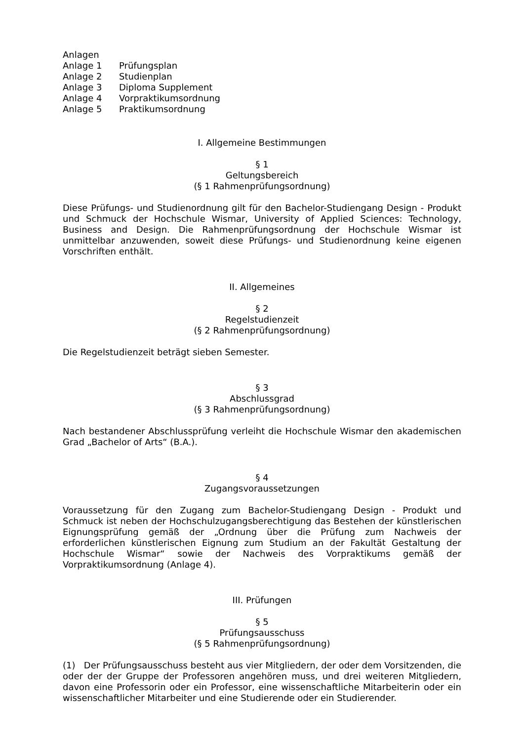Anlagen
Anlage 1 Prüfungsplan
Anlage 2 Studienplan
Anlage 3 Diploma Supplement
Anlage 4 Vorpraktikumsordnung
Anlage 5 Praktikumsordnung
I. Allgemeine Bestimmungen
§ 1
Geltungsbereich
(§ 1 Rahmenprüfungsordnung)
Diese Prüfungs- und Studienordnung gilt für den Bachelor-Studiengang Design - Produkt und Schmuck der Hochschule Wismar, University of Applied Sciences: Technology, Business and Design. Die Rahmenprüfungsordnung der Hochschule Wismar ist unmittelbar anzuwenden, soweit diese Prüfungs- und Studienordnung keine eigenen Vorschriften enthält.
II. Allgemeines
§ 2
Regelstudienzeit
(§ 2 Rahmenprüfungsordnung)
Die Regelstudienzeit beträgt sieben Semester.
§ 3
Abschlussgrad
(§ 3 Rahmenprüfungsordnung)
Nach bestandener Abschlussprüfung verleiht die Hochschule Wismar den akademischen Grad „Bachelor of Arts“ (B.A.).
§ 4
Zugangsvoraussetzungen
Voraussetzung für den Zugang zum Bachelor-Studiengang Design - Produkt und Schmuck ist neben der Hochschulzugangsberechtigung das Bestehen der künstlerischen Eignungsprüfung gemäß der „Ordnung über die Prüfung zum Nachweis der erforderlichen künstlerischen Eignung zum Studium an der Fakultät Gestaltung der Hochschule Wismar“ sowie der Nachweis des Vorpraktikums gemäß der Vorpraktikumsordnung (Anlage 4).
III. Prüfungen
§ 5
Prüfungsausschuss
(§ 5 Rahmenprüfungsordnung)
(1) Der Prüfungsausschuss besteht aus vier Mitgliedern, der oder dem Vorsitzenden, die oder der der Gruppe der Professoren angehören muss, und drei weiteren Mitgliedern, davon eine Professorin oder ein Professor, eine wissenschaftliche Mitarbeiterin oder ein wissenschaftlicher Mitarbeiter und eine Studierende oder ein Studierender.